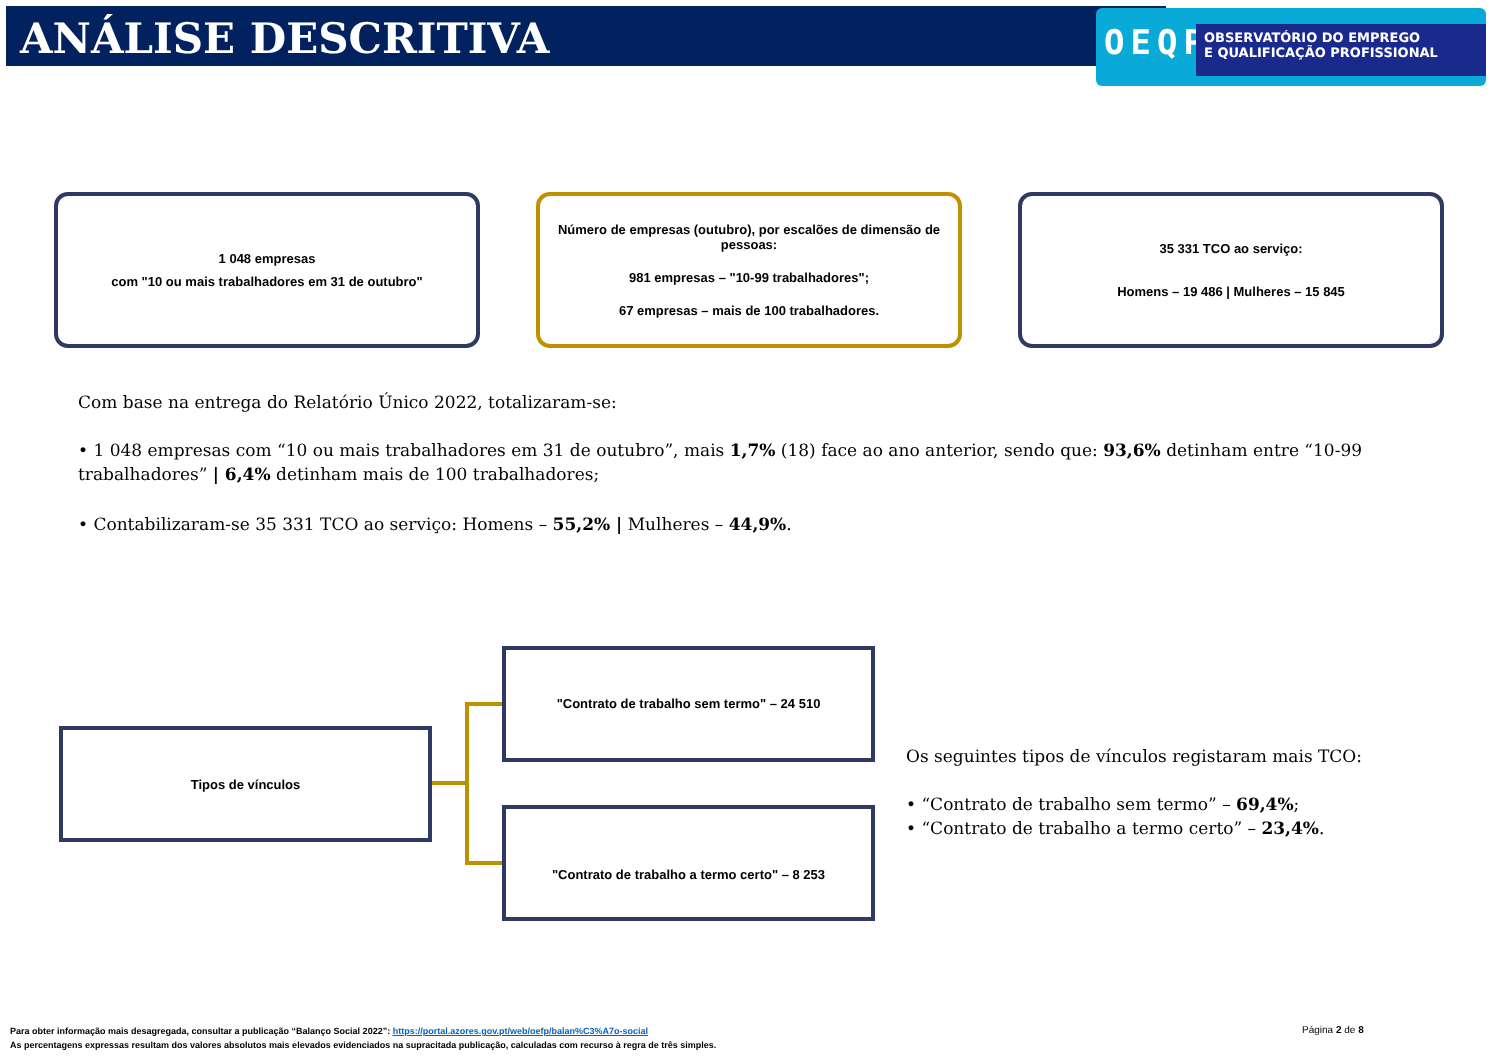ANÁLISE DESCRITIVA
OEQP
OBSERVATÓRIO DO EMPREGO
E QUALIFICAÇÃO PROFISSIONAL
1 048 empresas
com "10 ou mais trabalhadores em 31 de outubro"
Número de empresas (outubro), por escalões de dimensão de pessoas:
981 empresas – "10-99 trabalhadores";
67 empresas – mais de 100 trabalhadores.
35 331 TCO ao serviço:
Homens – 19 486 | Mulheres – 15 845
Com base na entrega do Relatório Único 2022, totalizaram-se:
• 1 048 empresas com “10 ou mais trabalhadores em 31 de outubro”, mais 1,7% (18) face ao ano anterior, sendo que: 93,6% detinham entre “10-99 trabalhadores” | 6,4% detinham mais de 100 trabalhadores;
• Contabilizaram-se 35 331 TCO ao serviço: Homens – 55,2% | Mulheres – 44,9%.
Tipos de vínculos
"Contrato de trabalho sem termo" – 24 510
"Contrato de trabalho a termo certo" – 8 253
Os seguintes tipos de vínculos registaram mais TCO:
• “Contrato de trabalho sem termo” – 69,4%;
• “Contrato de trabalho a termo certo” – 23,4%.
Para obter informação mais desagregada, consultar a publicação “Balanço Social 2022”: https://portal.azores.gov.pt/web/oefp/balan%C3%A7o-social
As percentagens expressas resultam dos valores absolutos mais elevados evidenciados na supracitada publicação, calculadas com recurso à regra de três simples.
Página 2 de 8